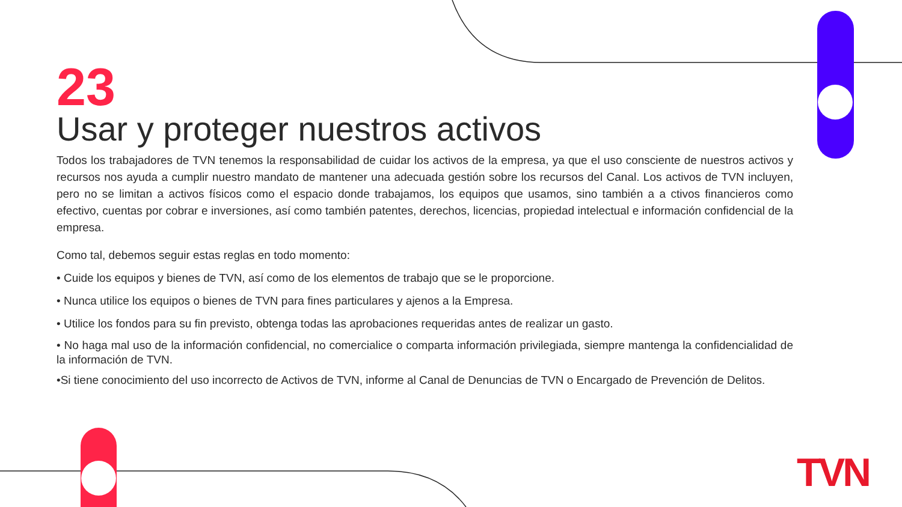23
Usar y proteger nuestros activos
Todos los trabajadores de TVN tenemos la responsabilidad de cuidar los activos de la empresa, ya que el uso consciente de nuestros activos y recursos nos ayuda a cumplir nuestro mandato de mantener una adecuada gestión sobre los recursos del Canal. Los activos de TVN incluyen, pero no se limitan a activos físicos como el espacio donde trabajamos, los equipos que usamos, sino también a a ctivos financieros como efectivo, cuentas por cobrar e inversiones, así como también patentes, derechos, licencias, propiedad intelectual e información confidencial de la empresa.
Como tal, debemos seguir estas reglas en todo momento:
• Cuide los equipos y bienes de TVN, así como de los elementos de trabajo que se le proporcione.
• Nunca utilice los equipos o bienes de TVN para fines particulares y ajenos a la Empresa.
• Utilice los fondos para su fin previsto, obtenga todas las aprobaciones requeridas antes de realizar un gasto.
• No haga mal uso de la información confidencial, no comercialice o comparta información privilegiada, siempre mantenga la confidencialidad de la información de TVN.
•Si tiene conocimiento del uso incorrecto de Activos de TVN, informe al Canal de Denuncias de TVN o Encargado de Prevención de Delitos.
TVN